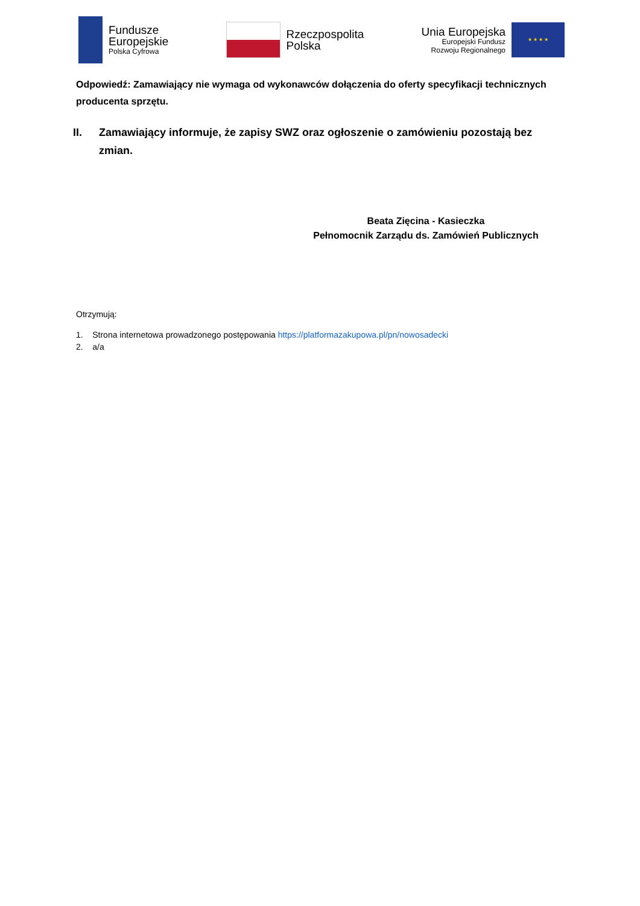Fundusze
Europejskie
Polska Cyfrowa
Rzeczpospolita
Polska
Unia Europejska
Europejski Fundusz
Rozwoju Regionalnego
★ ★ ★ ★
Odpowiedź: Zamawiający nie wymaga od wykonawców dołączenia do oferty specyfikacji technicznych producenta sprzętu.
II. Zamawiający informuje, że zapisy SWZ oraz ogłoszenie o zamówieniu pozostają bez zmian.
Beata Zięcina - Kasieczka
Pełnomocnik Zarządu ds. Zamówień Publicznych
Otrzymują:
1. Strona internetowa prowadzonego postępowania https://platformazakupowa.pl/pn/nowosadecki
2. a/a